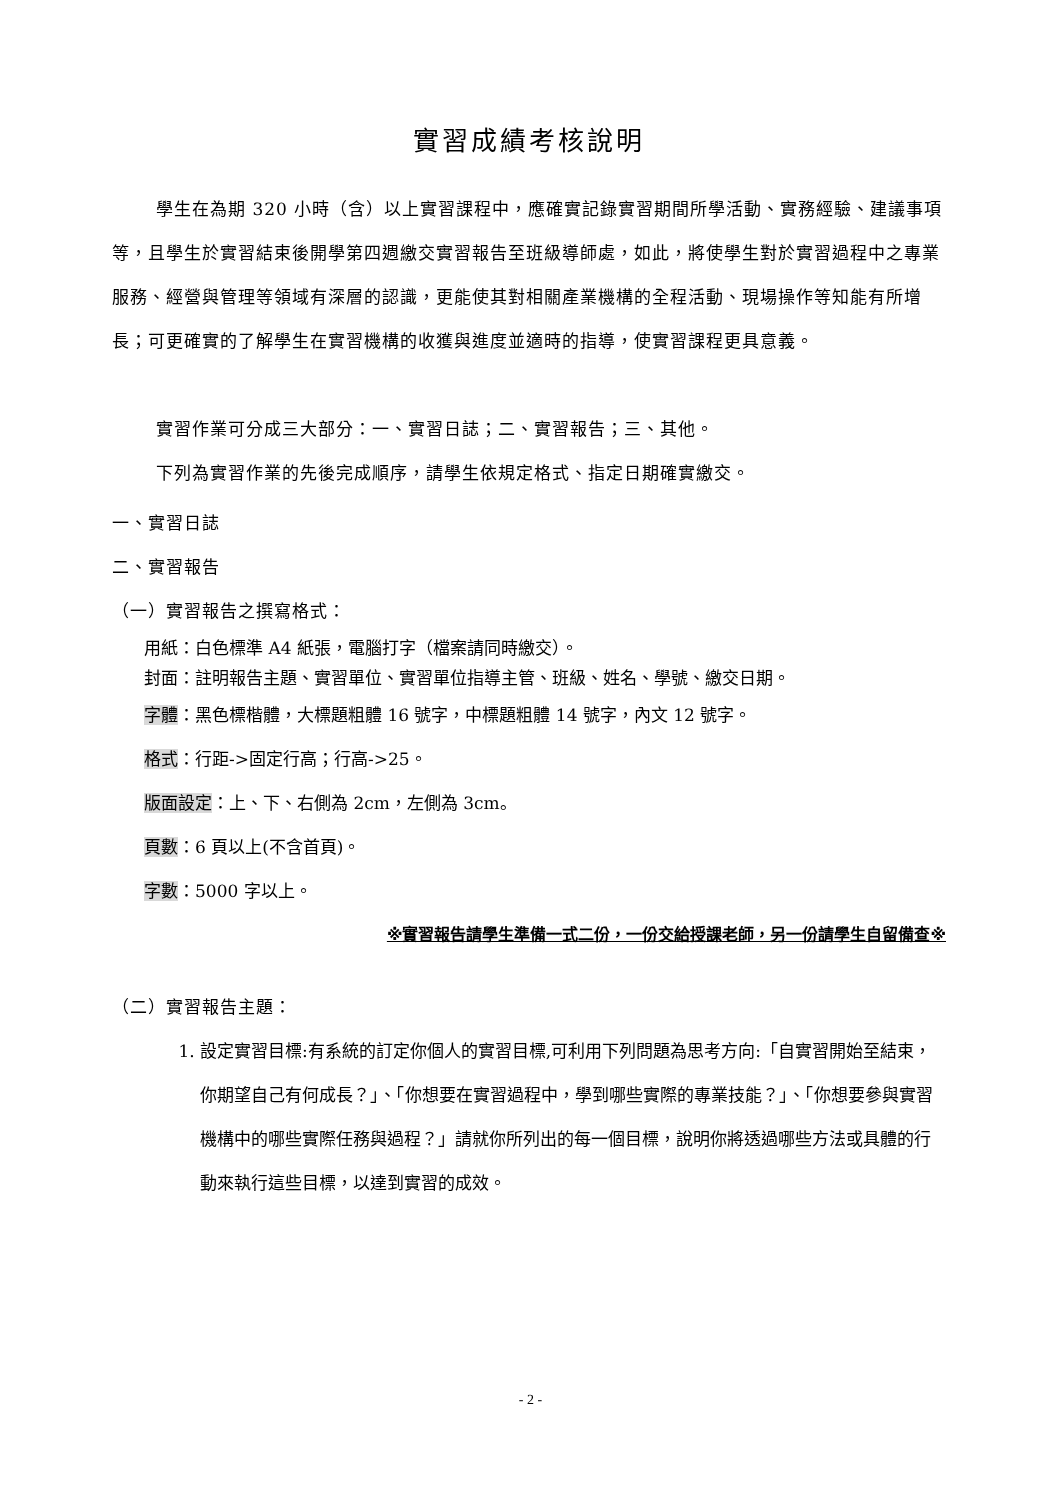實習成績考核說明
學生在為期 320 小時（含）以上實習課程中，應確實記錄實習期間所學活動、實務經驗、建議事項等，且學生於實習結束後開學第四週繳交實習報告至班級導師處，如此，將使學生對於實習過程中之專業服務、經營與管理等領域有深層的認識，更能使其對相關產業機構的全程活動、現場操作等知能有所增長；可更確實的了解學生在實習機構的收獲與進度並適時的指導，使實習課程更具意義。
實習作業可分成三大部分：一、實習日誌；二、實習報告；三、其他。
下列為實習作業的先後完成順序，請學生依規定格式、指定日期確實繳交。
一、實習日誌
二、實習報告
（一）實習報告之撰寫格式：
用紙：白色標準 A4 紙張，電腦打字（檔案請同時繳交）。
封面：註明報告主題、實習單位、實習單位指導主管、班級、姓名、學號、繳交日期。
字體：黑色標楷體，大標題粗體 16 號字，中標題粗體 14 號字，內文 12 號字。
格式：行距->固定行高；行高->25。
版面設定：上、下、右側為 2cm，左側為 3cm。
頁數：6 頁以上(不含首頁)。
字數：5000 字以上。
※實習報告請學生準備一式二份，一份交給授課老師，另一份請學生自留備查※
（二）實習報告主題：
1. 設定實習目標:有系統的訂定你個人的實習目標,可利用下列問題為思考方向:「自實習開始至結束，你期望自己有何成長？」、「你想要在實習過程中，學到哪些實際的專業技能？」、「你想要參與實習機構中的哪些實際任務與過程？」請就你所列出的每一個目標，說明你將透過哪些方法或具體的行動來執行這些目標，以達到實習的成效。
- 2 -